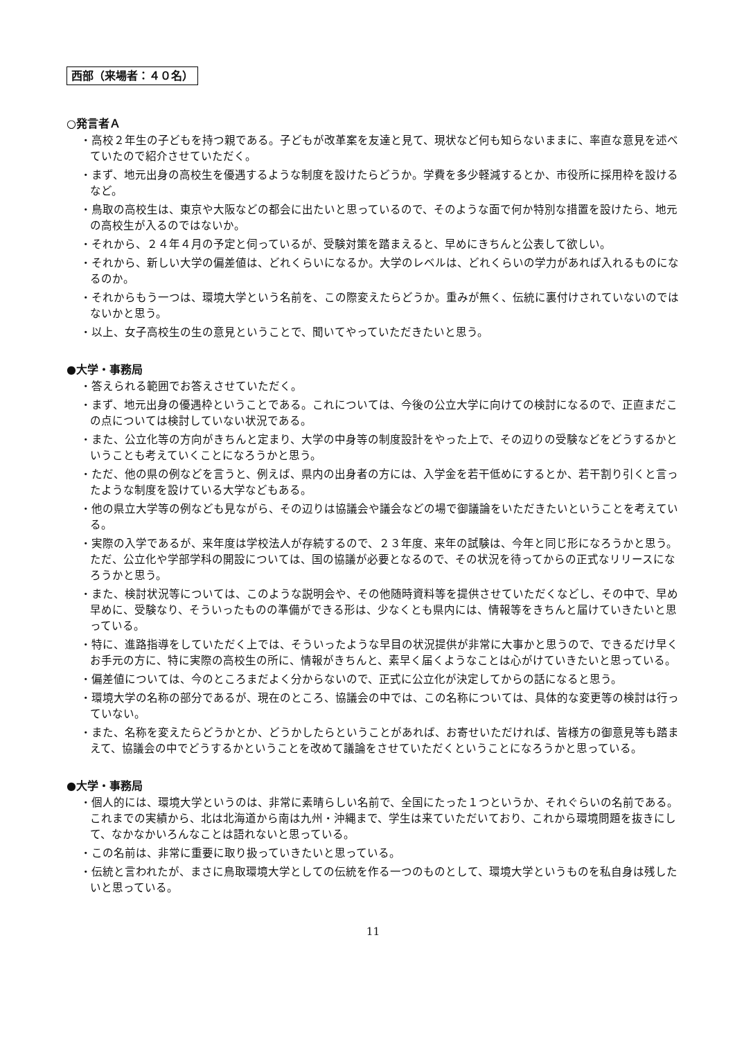西部（来場者：４０名）
○発言者Ａ
・高校２年生の子どもを持つ親である。子どもが改革案を友達と見て、現状など何も知らないままに、率直な意見を述べていたので紹介させていただく。
・まず、地元出身の高校生を優遇するような制度を設けたらどうか。学費を多少軽減するとか、市役所に採用枠を設けるなど。
・鳥取の高校生は、東京や大阪などの都会に出たいと思っているので、そのような面で何か特別な措置を設けたら、地元の高校生が入るのではないか。
・それから、２４年４月の予定と伺っているが、受験対策を踏まえると、早めにきちんと公表して欲しい。
・それから、新しい大学の偏差値は、どれくらいになるか。大学のレベルは、どれくらいの学力があれば入れるものになるのか。
・それからもう一つは、環境大学という名前を、この際変えたらどうか。重みが無く、伝統に裏付けされていないのではないかと思う。
・以上、女子高校生の生の意見ということで、聞いてやっていただきたいと思う。
●大学・事務局
・答えられる範囲でお答えさせていただく。
・まず、地元出身の優遇枠ということである。これについては、今後の公立大学に向けての検討になるので、正直まだこの点については検討していない状況である。
・また、公立化等の方向がきちんと定まり、大学の中身等の制度設計をやった上で、その辺りの受験などをどうするかということも考えていくことになろうかと思う。
・ただ、他の県の例などを言うと、例えば、県内の出身者の方には、入学金を若干低めにするとか、若干割り引くと言ったような制度を設けている大学などもある。
・他の県立大学等の例なども見ながら、その辺りは協議会や議会などの場で御議論をいただきたいということを考えている。
・実際の入学であるが、来年度は学校法人が存続するので、２３年度、来年の試験は、今年と同じ形になろうかと思う。ただ、公立化や学部学科の開設については、国の協議が必要となるので、その状況を待ってからの正式なリリースになろうかと思う。
・また、検討状況等については、このような説明会や、その他随時資料等を提供させていただくなどし、その中で、早め早めに、受験なり、そういったものの準備ができる形は、少なくとも県内には、情報等をきちんと届けていきたいと思っている。
・特に、進路指導をしていただく上では、そういったような早目の状況提供が非常に大事かと思うので、できるだけ早くお手元の方に、特に実際の高校生の所に、情報がきちんと、素早く届くようなことは心がけていきたいと思っている。
・偏差値については、今のところまだよく分からないので、正式に公立化が決定してからの話になると思う。
・環境大学の名称の部分であるが、現在のところ、協議会の中では、この名称については、具体的な変更等の検討は行っていない。
・また、名称を変えたらどうかとか、どうかしたらということがあれば、お寄せいただければ、皆様方の御意見等も踏まえて、協議会の中でどうするかということを改めて議論をさせていただくということになろうかと思っている。
●大学・事務局
・個人的には、環境大学というのは、非常に素晴らしい名前で、全国にたった１つというか、それぐらいの名前である。これまでの実績から、北は北海道から南は九州・沖縄まで、学生は来ていただいており、これから環境問題を抜きにして、なかなかいろんなことは語れないと思っている。
・この名前は、非常に重要に取り扱っていきたいと思っている。
・伝統と言われたが、まさに鳥取環境大学としての伝統を作る一つのものとして、環境大学というものを私自身は残したいと思っている。
11